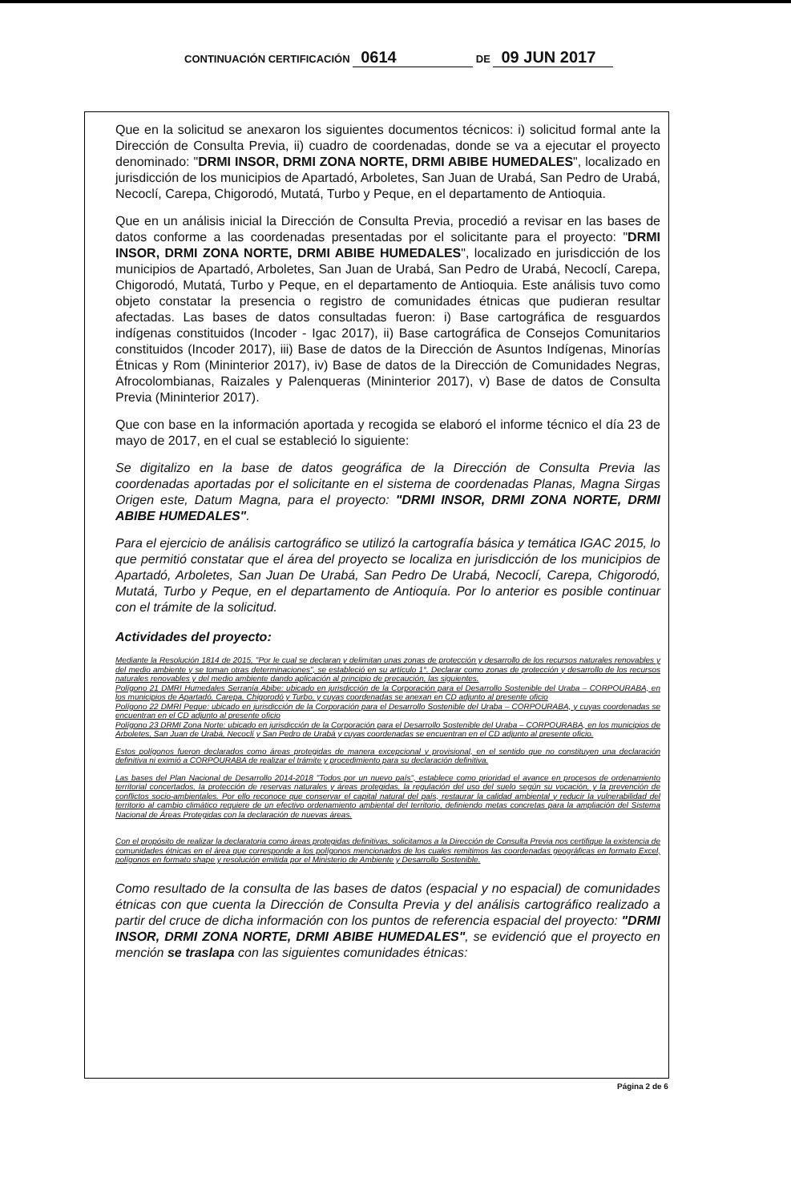CONTINUACIÓN CERTIFICACIÓN 0614 DE 09 JUN 2017
Que en la solicitud se anexaron los siguientes documentos técnicos: i) solicitud formal ante la Dirección de Consulta Previa, ii) cuadro de coordenadas, donde se va a ejecutar el proyecto denominado: "DRMI INSOR, DRMI ZONA NORTE, DRMI ABIBE HUMEDALES", localizado en jurisdicción de los municipios de Apartadó, Arboletes, San Juan de Urabá, San Pedro de Urabá, Necoclí, Carepa, Chigorodó, Mutatá, Turbo y Peque, en el departamento de Antioquia.
Que en un análisis inicial la Dirección de Consulta Previa, procedió a revisar en las bases de datos conforme a las coordenadas presentadas por el solicitante para el proyecto: "DRMI INSOR, DRMI ZONA NORTE, DRMI ABIBE HUMEDALES", localizado en jurisdicción de los municipios de Apartadó, Arboletes, San Juan de Urabá, San Pedro de Urabá, Necoclí, Carepa, Chigorodó, Mutatá, Turbo y Peque, en el departamento de Antioquia. Este análisis tuvo como objeto constatar la presencia o registro de comunidades étnicas que pudieran resultar afectadas. Las bases de datos consultadas fueron: i) Base cartográfica de resguardos indígenas constituidos (Incoder - Igac 2017), ii) Base cartográfica de Consejos Comunitarios constituidos (Incoder 2017), iii) Base de datos de la Dirección de Asuntos Indígenas, Minorías Étnicas y Rom (Mininterior 2017), iv) Base de datos de la Dirección de Comunidades Negras, Afrocolombianas, Raizales y Palenqueras (Mininterior 2017), v) Base de datos de Consulta Previa (Mininterior 2017).
Que con base en la información aportada y recogida se elaboró el informe técnico el día 23 de mayo de 2017, en el cual se estableció lo siguiente:
Se digitalizo en la base de datos geográfica de la Dirección de Consulta Previa las coordenadas aportadas por el solicitante en el sistema de coordenadas Planas, Magna Sirgas Origen este, Datum Magna, para el proyecto: "DRMI INSOR, DRMI ZONA NORTE, DRMI ABIBE HUMEDALES".
Para el ejercicio de análisis cartográfico se utilizó la cartografía básica y temática IGAC 2015, lo que permitió constatar que el área del proyecto se localiza en jurisdicción de los municipios de Apartadó, Arboletes, San Juan De Urabá, San Pedro De Urabá, Necoclí, Carepa, Chigorodó, Mutatá, Turbo y Peque, en el departamento de Antioquía. Por lo anterior es posible continuar con el trámite de la solicitud.
Actividades del proyecto:
Mediante la Resolución 1814 de 2015, "Por le cual se declaran y delimitan unas zonas de protección y desarrollo de los recursos naturales renovables y del medio ambiente y se toman otras determinaciones", se estableció en su artículo 1°. Declarar como zonas de protección y desarrollo de los recursos naturales renovables y del medio ambiente dando aplicación al principio de precaución, las siguientes.
Polígono 21 DMRI Humedales Serranía Abibe: ubicado en jurisdicción de la Corporación para el Desarrollo Sostenible del Uraba – CORPOURABA, en los municipios de Apartadó, Carepa, Chigorodó y Turbo, y cuyas coordenadas se anexan en CD adjunto al presente oficio
Polígono 22 DMRI Peque: ubicado en jurisdicción de la Corporación para el Desarrollo Sostenible del Uraba – CORPOURABA, y cuyas coordenadas se encuentran en el CD adjunto al presente oficio
Polígono 23 DRMI Zona Norte: ubicado en jurisdicción de la Corporación para el Desarrollo Sostenible del Uraba – CORPOURABA, en los municipios de Arboletes, San Juan de Urabá, Necoclí y San Pedro de Urabá y cuyas coordenadas se encuentran en el CD adjunto al presente oficio.
Estos polígonos fueron declarados como áreas protegidas de manera excepcional y provisional, en el sentido que no constituyen una declaración definitiva ni eximió a CORPOURABA de realizar el trámite y procedimiento para su declaración definitiva.
Las bases del Plan Nacional de Desarrollo 2014-2018 "Todos por un nuevo país", establece como prioridad el avance en procesos de ordenamiento territorial concertados, la protección de reservas naturales y áreas protegidas, la regulación del uso del suelo según su vocación, y la prevención de conflictos socio-ambientales. Por ello reconoce que conservar el capital natural del país, restaurar la calidad ambiental y reducir la vulnerabilidad del territorio al cambio climático requiere de un efectivo ordenamiento ambiental del territorio, definiendo metas concretas para la ampliación del Sistema Nacional de Áreas Protegidas con la declaración de nuevas áreas.
Con el propósito de realizar la declaratoria como áreas protegidas definitivas, solicitamos a la Dirección de Consulta Previa nos certifique la existencia de comunidades étnicas en el área que corresponde a los polígonos mencionados de los cuales remitimos las coordenadas geográficas en formato Excel, polígonos en formato shape y resolución emitida por el Ministerio de Ambiente y Desarrollo Sostenible.
Como resultado de la consulta de las bases de datos (espacial y no espacial) de comunidades étnicas con que cuenta la Dirección de Consulta Previa y del análisis cartográfico realizado a partir del cruce de dicha información con los puntos de referencia espacial del proyecto: "DRMI INSOR, DRMI ZONA NORTE, DRMI ABIBE HUMEDALES", se evidenció que el proyecto en mención se traslapa con las siguientes comunidades étnicas:
Página 2 de 6